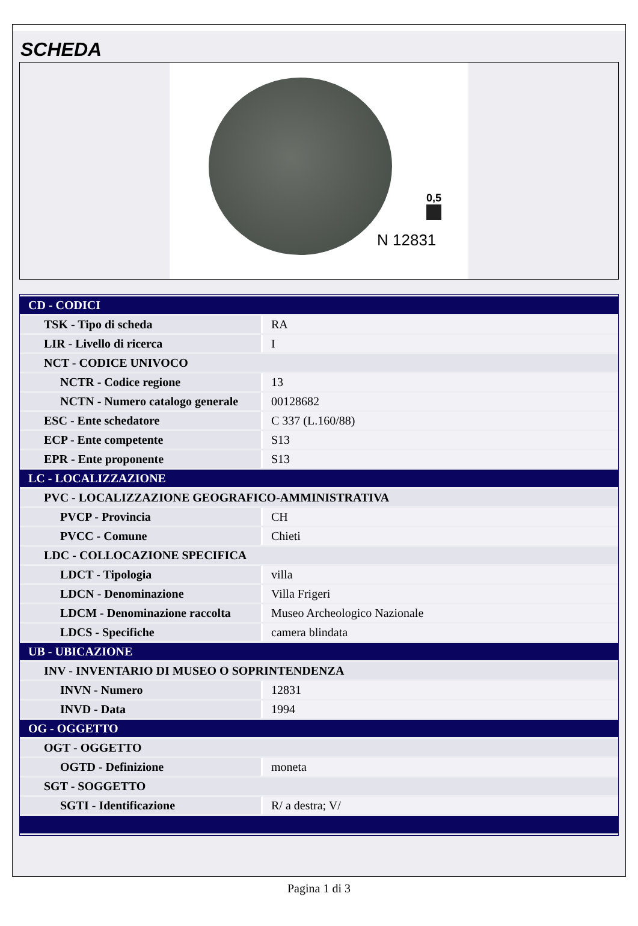SCHEDA
0,5
N 12831
| CD - CODICI | |
| TSK - Tipo di scheda | RA |
| LIR - Livello di ricerca | I |
| NCT - CODICE UNIVOCO | |
| NCTR - Codice regione | 13 |
| NCTN - Numero catalogo generale | 00128682 |
| ESC - Ente schedatore | C 337 (L.160/88) |
| ECP - Ente competente | S13 |
| EPR - Ente proponente | S13 |
| LC - LOCALIZZAZIONE | |
| PVC - LOCALIZZAZIONE GEOGRAFICO-AMMINISTRATIVA | |
| PVCP - Provincia | CH |
| PVCC - Comune | Chieti |
| LDC - COLLOCAZIONE SPECIFICA | |
| LDCT - Tipologia | villa |
| LDCN - Denominazione | Villa Frigeri |
| LDCM - Denominazione raccolta | Museo Archeologico Nazionale |
| LDCS - Specifiche | camera blindata |
| UB - UBICAZIONE | |
| INV - INVENTARIO DI MUSEO O SOPRINTENDENZA | |
| INVN - Numero | 12831 |
| INVD - Data | 1994 |
| OG - OGGETTO | |
| OGT - OGGETTO | |
| OGTD - Definizione | moneta |
| SGT - SOGGETTO | |
| SGTI - Identificazione | R/ a destra; V/ |
Pagina 1 di 3